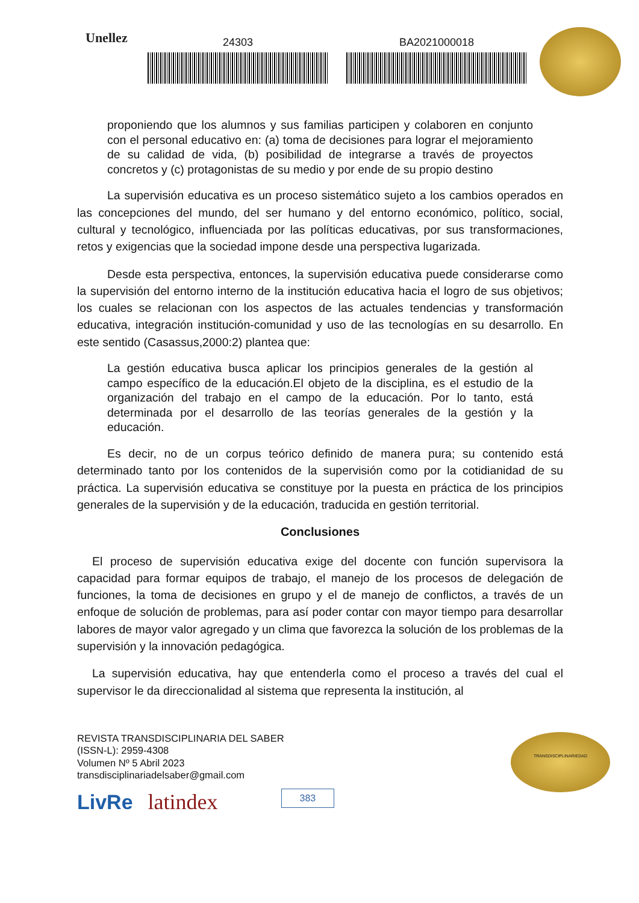Unellez
24303 BA2021000018
proponiendo que los alumnos y sus familias participen y colaboren en conjunto con el personal educativo en: (a) toma de decisiones para lograr el mejoramiento de su calidad de vida, (b) posibilidad de integrarse a través de proyectos concretos y (c) protagonistas de su medio y por ende de su propio destino
La supervisión educativa es un proceso sistemático sujeto a los cambios operados en las concepciones del mundo, del ser humano y del entorno económico, político, social, cultural y tecnológico, influenciada por las políticas educativas, por sus transformaciones, retos y exigencias que la sociedad impone desde una perspectiva lugarizada.
Desde esta perspectiva, entonces, la supervisión educativa puede considerarse como la supervisión del entorno interno de la institución educativa hacia el logro de sus objetivos; los cuales se relacionan con los aspectos de las actuales tendencias y transformación educativa, integración institución-comunidad y uso de las tecnologías en su desarrollo. En este sentido (Casassus,2000:2) plantea que:
La gestión educativa busca aplicar los principios generales de la gestión al campo específico de la educación.El objeto de la disciplina, es el estudio de la organización del trabajo en el campo de la educación. Por lo tanto, está determinada por el desarrollo de las teorías generales de la gestión y la educación.
Es decir, no de un corpus teórico definido de manera pura; su contenido está determinado tanto por los contenidos de la supervisión como por la cotidianidad de su práctica. La supervisión educativa se constituye por la puesta en práctica de los principios generales de la supervisión y de la educación, traducida en gestión territorial.
Conclusiones
El proceso de supervisión educativa exige del docente con función supervisora la capacidad para formar equipos de trabajo, el manejo de los procesos de delegación de funciones, la toma de decisiones en grupo y el de manejo de conflictos, a través de un enfoque de solución de problemas, para así poder contar con mayor tiempo para desarrollar labores de mayor valor agregado y un clima que favorezca la solución de los problemas de la supervisión y la innovación pedagógica.
La supervisión educativa, hay que entenderla como el proceso a través del cual el supervisor le da direccionalidad al sistema que representa la institución, al
REVISTA TRANSDISCIPLINARIA DEL SABER
(ISSN-L): 2959-4308
Volumen Nº 5 Abril 2023
transdisciplinariadelsaber@gmail.com
LivRe latindex 383
TRANSDISCIPLINARIEDAD